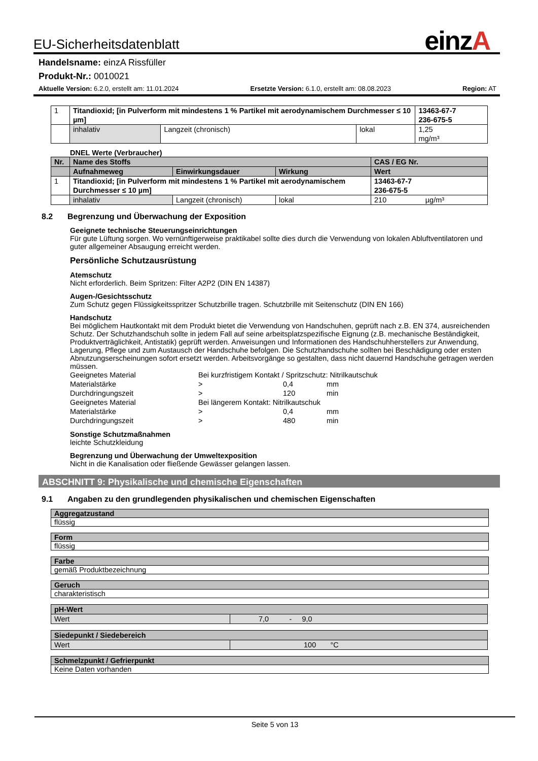einzA
EU-Sicherheitsdatenblatt
Handelsname: einzA Rissfüller
Produkt-Nr.: 0010021
Aktuelle Version: 6.2.0, erstellt am: 11.01.2024 Ersetzte Version: 6.1.0, erstellt am: 08.08.2023 Region: AT
| 1 | Titandioxid; [in Pulverform mit mindestens 1 % Partikel mit aerodynamischem Durchmesser ≤ 10 µm] | | | 13463-67-7 236-675-5 |
| | inhalativ | Langzeit (chronisch) | lokal | 1,25 mg/m³ |
DNEL Werte (Verbraucher)
| Nr. | Name des Stoffs | | | CAS / EG Nr. |
| | Aufnahmeweg | Einwirkungsdauer | Wirkung | Wert |
| 1 | Titandioxid; [in Pulverform mit mindestens 1 % Partikel mit aerodynamischem Durchmesser ≤ 10 µm] | | | 13463-67-7 236-675-5 |
| | inhalativ | Langzeit (chronisch) | lokal | 210 µg/m³ |
8.2 Begrenzung und Überwachung der Exposition
Geeignete technische Steuerungseinrichtungen
Für gute Lüftung sorgen. Wo vernünftigerweise praktikabel sollte dies durch die Verwendung von lokalen Abluftventilatoren und guter allgemeiner Absaugung erreicht werden.
Persönliche Schutzausrüstung
Atemschutz
Nicht erforderlich. Beim Spritzen: Filter A2P2 (DIN EN 14387)
Augen-/Gesichtsschutz
Zum Schutz gegen Flüssigkeitsspritzer Schutzbrille tragen. Schutzbrille mit Seitenschutz (DIN EN 166)
Handschutz
Bei möglichem Hautkontakt mit dem Produkt bietet die Verwendung von Handschuhen, geprüft nach z.B. EN 374, ausreichenden Schutz. Der Schutzhandschuh sollte in jedem Fall auf seine arbeitsplatzspezifische Eignung (z.B. mechanische Beständigkeit, Produktverträglichkeit, Antistatik) geprüft werden. Anweisungen und Informationen des Handschuhherstellers zur Anwendung, Lagerung, Pflege und zum Austausch der Handschuhe befolgen. Die Schutzhandschuhe sollten bei Beschädigung oder ersten Abnutzungserscheinungen sofort ersetzt werden. Arbeitsvorgänge so gestalten, dass nicht dauernd Handschuhe getragen werden müssen.
| Geeignetes Material | Bei kurzfristigem Kontakt / Spritzschutz: Nitrilkautschuk | | |
| Materialstärke | > | 0,4 | mm |
| Durchdringungszeit | > | 120 | min |
| Geeignetes Material | Bei längerem Kontakt: Nitrilkautschuk | | |
| Materialstärke | > | 0,4 | mm |
| Durchdringungszeit | > | 480 | min |
Sonstige Schutzmaßnahmen
leichte Schutzkleidung
Begrenzung und Überwachung der Umweltexposition
Nicht in die Kanalisation oder fließende Gewässer gelangen lassen.
ABSCHNITT 9: Physikalische und chemische Eigenschaften
9.1 Angaben zu den grundlegenden physikalischen und chemischen Eigenschaften
Aggregatzustand
flüssig
Form
flüssig
Farbe
gemäß Produktbezeichnung
Geruch
charakteristisch
| pH-Wert | |
| Wert | 7,0 - 9,0 |
| Siedepunkt / Siedebereich | |
| Wert | 100 °C |
Schmelzpunkt / Gefrierpunkt
Keine Daten vorhanden
Seite 5 von 13